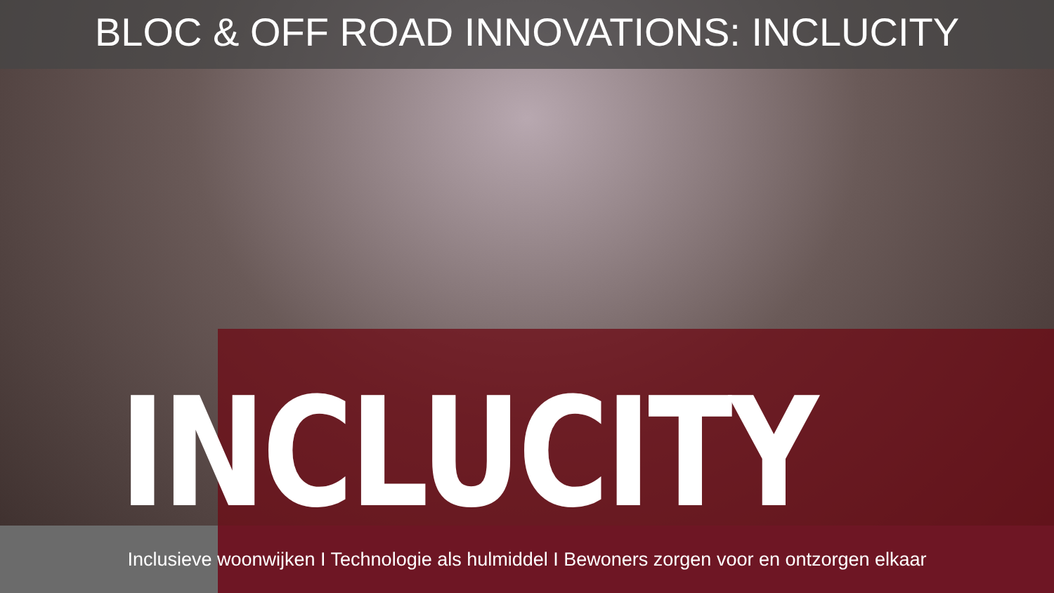BLOC & OFF ROAD INNOVATIONS: INCLUCITY
INCLUCITY
Inclusieve woonwijken I Technologie als hulmiddel I Bewoners zorgen voor en ontzorgen elkaar